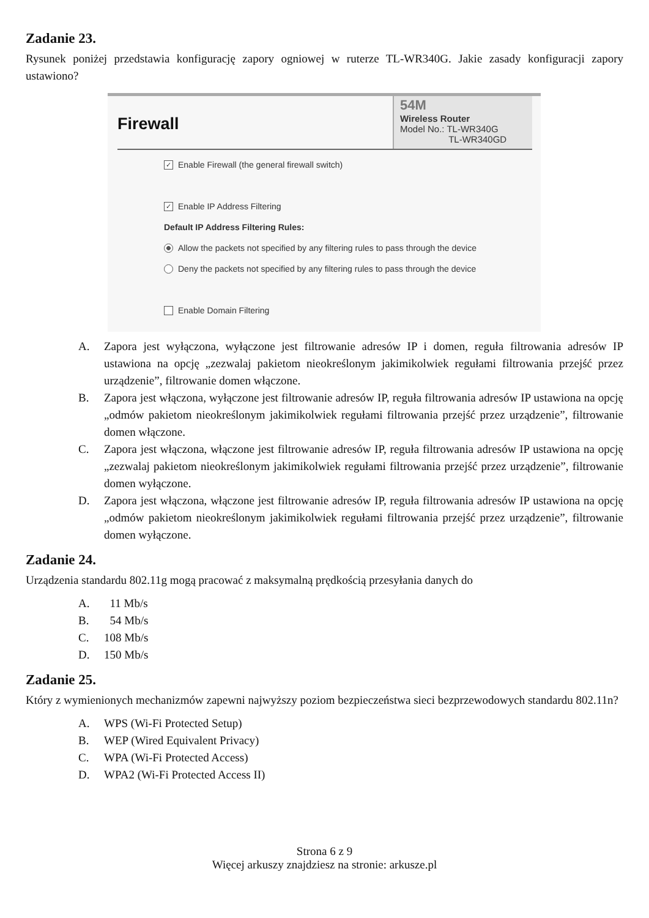Zadanie 23.
Rysunek poniżej przedstawia konfigurację zapory ogniowej w ruterze TL-WR340G. Jakie zasady konfiguracji zapory ustawiono?
Firewall
54M
Wireless Router
Model No.: TL-WR340G
TL-WR340GD
✓ Enable Firewall (the general firewall switch)
✓ Enable IP Address Filtering
Default IP Address Filtering Rules:
Allow the packets not specified by any filtering rules to pass through the device
Deny the packets not specified by any filtering rules to pass through the device
Enable Domain Filtering
A. Zapora jest wyłączona, wyłączone jest filtrowanie adresów IP i domen, reguła filtrowania adresów IP ustawiona na opcję „zezwalaj pakietom nieokreślonym jakimikolwiek regułami filtrowania przejść przez urządzenie”, filtrowanie domen włączone.
B. Zapora jest włączona, wyłączone jest filtrowanie adresów IP, reguła filtrowania adresów IP ustawiona na opcję „odmów pakietom nieokreślonym jakimikolwiek regułami filtrowania przejść przez urządzenie”, filtrowanie domen włączone.
C. Zapora jest włączona, włączone jest filtrowanie adresów IP, reguła filtrowania adresów IP ustawiona na opcję „zezwalaj pakietom nieokreślonym jakimikolwiek regułami filtrowania przejść przez urządzenie”, filtrowanie domen wyłączone.
D. Zapora jest włączona, włączone jest filtrowanie adresów IP, reguła filtrowania adresów IP ustawiona na opcję „odmów pakietom nieokreślonym jakimikolwiek regułami filtrowania przejść przez urządzenie”, filtrowanie domen wyłączone.
Zadanie 24.
Urządzenia standardu 802.11g mogą pracować z maksymalną prędkością przesyłania danych do
A. 11 Mb/s
B. 54 Mb/s
C. 108 Mb/s
D. 150 Mb/s
Zadanie 25.
Który z wymienionych mechanizmów zapewni najwyższy poziom bezpieczeństwa sieci bezprzewodowych standardu 802.11n?
A. WPS (Wi-Fi Protected Setup)
B. WEP (Wired Equivalent Privacy)
C. WPA (Wi-Fi Protected Access)
D. WPA2 (Wi-Fi Protected Access II)
Strona 6 z 9
Więcej arkuszy znajdziesz na stronie: arkusze.pl